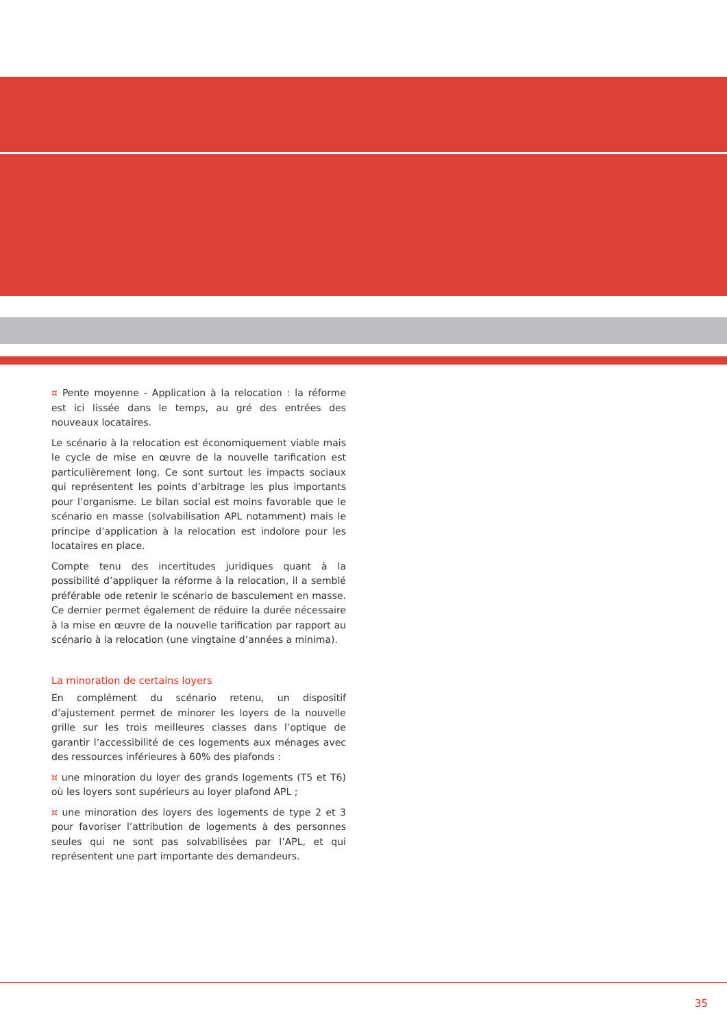¤ Pente moyenne - Application à la relocation : la réforme est ici lissée dans le temps, au gré des entrées des nouveaux locataires.
Le scénario à la relocation est économiquement viable mais le cycle de mise en œuvre de la nouvelle tarification est particulièrement long. Ce sont surtout les impacts sociaux qui représentent les points d’arbitrage les plus importants pour l’organisme. Le bilan social est moins favorable que le scénario en masse (solvabilisation APL notamment) mais le principe d’application à la relocation est indolore pour les locataires en place.
Compte tenu des incertitudes juridiques quant à la possibilité d’appliquer la réforme à la relocation, il a semblé préférable ode retenir le scénario de basculement en masse. Ce dernier permet également de réduire la durée nécessaire à la mise en œuvre de la nouvelle tarification par rapport au scénario à la relocation (une vingtaine d’années a minima).
La minoration de certains loyers
En complément du scénario retenu, un dispositif d’ajustement permet de minorer les loyers de la nouvelle grille sur les trois meilleures classes dans l’optique de garantir l’accessibilité de ces logements aux ménages avec des ressources inférieures à 60% des plafonds :
¤ une minoration du loyer des grands logements (T5 et T6) où les loyers sont supérieurs au loyer plafond APL ;
¤ une minoration des loyers des logements de type 2 et 3 pour favoriser l’attribution de logements à des personnes seules qui ne sont pas solvabilisées par l’APL, et qui représentent une part importante des demandeurs.
35